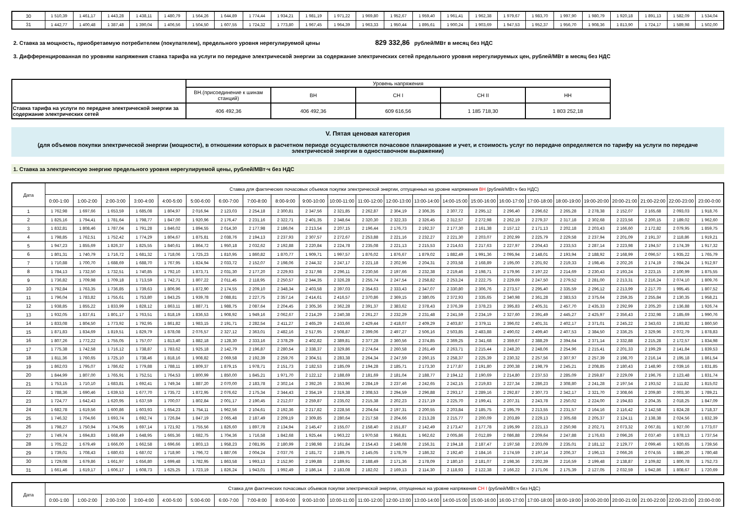| 30 | 1 510,39 | 1 461,17 | 1 443,28 | 1 438,11 | 1 480,79 | 1 564,26 | 1 644,89 | 1 774,44 | 1 934,21 | 1 981,19 | 1 971,22 | 1 969,80 | 1 952,67 | 1 959,40 | 1 961,41 | 1 962,38 | 1 979,67 | 1 983,70 | 1 997,90 | 1 980,79 | 1 920,18 | 1 891,13 | 1 582,09 | 1 534,04 |
| 31 | 1 442,77 | 1 400,48 | 1 387,48 | 1 390,04 | 1 406,56 | 1 504,50 | 1 607,55 | 1 724,32 | 1 773,80 | 1 967,45 | 1 964,39 | 1 963,33 | 1 950,44 | 1 895,61 | 1 900,24 | 1 903,69 | 1 947,53 | 1 952,37 | 1 956,70 | 1 908,36 | 1 813,90 | 1 724,17 | 1 589,98 | 1 502,00 |
2. Ставка за мощность, приобретаемую потребителем (покупателем), предельного уровня нерегулируемой цены 829 332,86 рублей/МВт в месяц без НДС
3. Дифференцированная по уровням напряжения ставка тарифа на услуги по передаче электрической энергии за содержание электрических сетей предельного уровня нерегулируемых цен, рублей/МВт в месяц без НДС
| | Уровень напряжения | | | | |
| | ВН.(присоединение к шинам станций) | ВН | СН I | СН II | НН |
| Ставка тарифа на услуги по передаче электрической энергии за содержание электрических сетей | 406 492,36 | 406 492,36 | 609 616,56 | 1 185 718,30 | 1 803 252,18 |
V. Пятая ценовая категория
(для объемов покупки электрической энергии (мощности), в отношении которых в расчетном периоде осуществляются почасовое планирование и учет, и стоимость услуг по передаче определяется по тарифу на услуги по передаче электрической энергии в одноставочном выражении)
1. Ставка за электрическую энергию предельного уровня нерегулируемой цены, рублей/МВт·ч без НДС
| Дата | Ставка для фактических почасовых объемов покупки электрической энергии, отпущенных на уровне напряжения ВН (рублей/МВт.ч без НДС) | | | | | | | | | | | | | | | | | | | | | | | |
| --- | --- | --- | --- | --- | --- | --- | --- | --- | --- | --- | --- | --- | --- | --- | --- | --- | --- | --- | --- | --- | --- | --- | --- | --- |
| | 0:00-1:00 | 1:00-2:00 | 2:00-3:00 | 3:00-4:00 | 4:00-5:00 | 5:00-6:00 | 6:00-7:00 | 7:00-8:00 | 8:00-9:00 | 9:00-10:00 | 10:00-11:00 | 11:00-12:00 | 12:00-13:00 | 13:00-14:00 | 14:00-15:00 | 15:00-16:00 | 16:00-17:00 | 17:00-18:00 | 18:00-19:00 | 19:00-20:00 | 20:00-21:00 | 21:00-22:00 | 22:00-23:00 | 23:00-0:00 |
| 1 | 1 762,98 | 1 697,66 | 1 653,59 | 1 685,08 | 1 804,97 | 2 016,94 | 2 123,03 | 2 254,18 | 2 300,81 | 2 347,56 | 2 321,85 | 2 262,87 | 2 304,19 | 2 306,35 | 2 307,72 | 2 295,12 | 2 296,40 | 2 296,62 | 2 265,28 | 2 278,38 | 2 152,07 | 2 165,68 | 2 093,03 | 1 918,76 |
| 2 | 1 825,16 | 1 794,41 | 1 781,64 | 1 798,77 | 1 847,00 | 1 920,96 | 2 176,47 | 2 231,16 | 2 322,71 | 2 401,35 | 2 348,64 | 2 320,30 | 2 322,33 | 2 326,45 | 2 312,57 | 2 272,98 | 2 262,19 | 2 279,37 | 2 317,18 | 2 302,68 | 2 223,56 | 2 200,15 | 2 189,02 | 1 962,60 |
| 3 | 1 832,81 | 1 808,46 | 1 787,04 | 1 791,28 | 1 846,02 | 1 894,55 | 2 014,30 | 2 177,98 | 2 186,04 | 2 213,54 | 2 207,15 | 2 196,44 | 2 176,73 | 2 192,37 | 2 177,30 | 2 161,38 | 2 157,12 | 2 171,13 | 2 202,18 | 2 203,43 | 2 166,60 | 2 172,82 | 2 079,95 | 1 859,75 |
| 4 | 1 798,85 | 1 762,51 | 1 752,42 | 1 774,29 | 1 804,67 | 1 875,81 | 2 038,76 | 2 194,13 | 2 237,93 | 2 307,57 | 2 272,67 | 2 253,88 | 2 221,16 | 2 232,27 | 2 221,30 | 2 203,07 | 2 202,99 | 2 225,79 | 2 229,58 | 2 237,94 | 2 201,09 | 2 191,37 | 2 118,86 | 1 919,21 |
| 5 | 1 947,23 | 1 855,69 | 1 826,37 | 1 825,55 | 1 840,61 | 1 864,72 | 1 950,18 | 2 032,62 | 2 192,88 | 2 220,84 | 2 224,78 | 2 235,08 | 2 221,13 | 2 215,53 | 2 214,63 | 2 217,63 | 2 227,97 | 2 204,43 | 2 233,53 | 2 287,14 | 2 223,98 | 2 194,57 | 2 174,39 | 1 917,32 |
| 6 | 1 801,31 | 1 740,79 | 1 716,72 | 1 681,32 | 1 718,06 | 1 725,23 | 1 810,95 | 1 860,82 | 1 870,77 | 1 909,71 | 1 997,57 | 1 876,02 | 1 876,67 | 1 879,02 | 1 882,49 | 1 991,36 | 2 095,94 | 2 148,01 | 2 193,94 | 2 188,92 | 2 168,99 | 2 096,57 | 1 935,22 | 1 765,79 |
| 7 | 1 710,88 | 1 700,70 | 1 688,69 | 1 688,70 | 1 767,95 | 1 824,94 | 2 033,72 | 2 152,07 | 2 198,06 | 2 244,32 | 2 247,17 | 2 221,18 | 2 202,96 | 2 204,31 | 2 203,58 | 2 168,89 | 2 195,00 | 2 201,92 | 2 219,33 | 2 198,45 | 2 202,26 | 2 174,19 | 2 084,24 | 1 912,97 |
| 8 | 1 784,13 | 1 732,50 | 1 732,51 | 1 740,85 | 1 792,10 | 1 873,71 | 2 031,30 | 2 177,20 | 2 229,93 | 2 317,98 | 2 296,11 | 2 230,56 | 2 197,66 | 2 232,38 | 2 219,46 | 2 198,71 | 2 179,96 | 2 197,22 | 2 214,69 | 2 230,43 | 2 193,24 | 2 223,15 | 2 100,99 | 1 875,55 |
| 9 | 1 736,82 | 1 709,98 | 1 709,18 | 1 713,59 | 1 742,71 | 1 807,22 | 2 011,45 | 2 118,95 | 2 250,57 | 2 344,35 | 2 326,28 | 2 255,74 | 2 247,54 | 2 258,82 | 2 253,24 | 2 222,75 | 2 229,69 | 2 247,50 | 2 279,52 | 2 281,00 | 2 213,31 | 2 216,24 | 2 074,10 | 1 809,76 |
| 10 | 1 792,84 | 1 763,35 | 1 736,85 | 1 739,63 | 1 806,96 | 1 872,90 | 2 174,55 | 2 209,10 | 2 348,34 | 2 403,58 | 2 397,03 | 2 354,63 | 2 333,43 | 2 347,07 | 2 330,80 | 2 306,76 | 2 273,57 | 2 295,40 | 2 335,59 | 2 296,12 | 2 213,99 | 2 217,70 | 1 995,45 | 1 807,52 |
| 11 | 1 796,04 | 1 783,82 | 1 755,61 | 1 753,80 | 1 843,25 | 1 939,78 | 2 088,81 | 2 227,75 | 2 357,14 | 2 414,61 | 2 416,57 | 2 370,86 | 2 369,15 | 2 380,05 | 2 372,93 | 2 335,65 | 2 340,98 | 2 361,28 | 2 383,53 | 2 375,64 | 2 259,35 | 2 255,84 | 2 130,35 | 1 958,21 |
| 12 | 1 938,85 | 1 855,22 | 1 833,99 | 1 828,12 | 1 863,11 | 1 887,71 | 1 988,75 | 2 087,64 | 2 204,45 | 2 305,36 | 2 362,28 | 2 391,37 | 2 383,62 | 2 378,43 | 2 376,39 | 2 378,23 | 2 395,83 | 2 405,31 | 2 457,70 | 2 435,33 | 2 292,99 | 2 205,20 | 2 136,88 | 1 926,74 |
| 13 | 1 932,05 | 1 837,61 | 1 801,17 | 1 763,51 | 1 818,19 | 1 836,53 | 1 908,92 | 1 949,16 | 2 062,67 | 2 214,29 | 2 240,38 | 2 261,27 | 2 232,29 | 2 231,48 | 2 241,59 | 2 234,19 | 2 327,60 | 2 391,49 | 2 445,27 | 2 425,97 | 2 356,43 | 2 232,98 | 2 185,69 | 1 990,76 |
| 14 | 1 833,08 | 1 804,50 | 1 773,92 | 1 792,95 | 1 861,82 | 1 983,15 | 2 191,71 | 2 282,54 | 2 411,27 | 2 465,29 | 2 433,66 | 2 429,44 | 2 418,07 | 2 409,29 | 2 403,87 | 2 379,11 | 2 396,02 | 2 401,31 | 2 402,17 | 2 371,01 | 2 245,22 | 2 343,63 | 2 193,82 | 1 860,50 |
| 15 | 1 871,83 | 1 834,69 | 1 819,51 | 1 829,79 | 1 878,08 | 2 076,57 | 2 327,12 | 2 363,01 | 2 482,16 | 2 517,95 | 2 508,87 | 2 399,06 | 2 497,27 | 2 506,16 | 2 503,85 | 2 483,88 | 2 490,02 | 2 499,40 | 2 407,53 | 2 384,50 | 2 336,25 | 2 329,96 | 2 072,79 | 1 878,83 |
| 16 | 1 807,26 | 1 772,22 | 1 755,05 | 1 757,07 | 1 813,40 | 1 882,18 | 2 128,30 | 2 333,16 | 2 378,29 | 2 402,82 | 2 389,81 | 2 377,28 | 2 360,56 | 2 374,85 | 2 369,25 | 2 341,68 | 2 359,67 | 2 388,29 | 2 394,64 | 2 371,14 | 2 332,88 | 2 215,28 | 2 172,57 | 1 834,98 |
| 17 | 1 775,38 | 1 742,58 | 1 716,12 | 1 738,87 | 1 783,62 | 1 925,18 | 2 142,79 | 2 196,87 | 2 280,54 | 2 338,37 | 2 329,86 | 2 274,64 | 2 260,58 | 2 261,49 | 2 263,71 | 2 215,44 | 2 248,20 | 2 248,06 | 2 254,96 | 2 215,41 | 2 201,33 | 2 199,29 | 2 141,84 | 1 839,53 |
| 18 | 1 811,36 | 1 760,65 | 1 725,10 | 1 738,46 | 1 818,16 | 1 908,82 | 2 069,58 | 2 192,39 | 2 259,76 | 2 304,51 | 2 283,38 | 2 264,34 | 2 247,59 | 2 260,15 | 2 258,37 | 2 225,39 | 2 230,32 | 2 257,56 | 2 307,97 | 2 257,39 | 2 198,70 | 2 216,14 | 2 195,18 | 1 861,54 |
| 19 | 1 862,03 | 1 795,07 | 1 786,62 | 1 779,88 | 1 788,11 | 1 809,37 | 1 879,15 | 1 978,71 | 2 151,73 | 2 182,53 | 2 185,09 | 2 194,28 | 2 185,71 | 2 173,30 | 2 177,87 | 2 191,80 | 2 200,38 | 2 198,79 | 2 245,21 | 2 208,85 | 2 180,43 | 2 148,90 | 2 039,16 | 1 831,85 |
| 20 | 1 844,99 | 1 807,00 | 1 765,91 | 1 752,51 | 1 764,53 | 1 800,99 | 1 850,00 | 1 845,21 | 1 971,70 | 2 122,12 | 2 188,69 | 2 181,69 | 2 181,04 | 2 188,77 | 2 194,12 | 2 190,69 | 2 214,80 | 2 237,53 | 2 285,09 | 2 259,87 | 2 229,09 | 2 196,76 | 2 123,48 | 1 831,74 |
| 21 | 1 753,15 | 1 710,10 | 1 683,81 | 1 692,41 | 1 749,34 | 1 887,20 | 2 070,00 | 2 183,78 | 2 302,14 | 2 392,26 | 2 353,96 | 2 284,19 | 2 237,46 | 2 242,65 | 2 242,15 | 2 219,83 | 2 227,34 | 2 286,23 | 2 308,80 | 2 241,28 | 2 197,54 | 2 193,52 | 2 111,82 | 1 815,02 |
| 22 | 1 788,36 | 1 690,46 | 1 639,53 | 1 677,70 | 1 735,72 | 1 872,95 | 2 076,62 | 2 175,34 | 2 344,43 | 2 354,19 | 2 319,38 | 2 308,53 | 2 294,59 | 2 296,88 | 2 293,17 | 2 289,16 | 2 292,87 | 2 307,73 | 2 342,17 | 2 321,70 | 2 308,66 | 2 209,80 | 2 003,30 | 1 789,21 |
| 23 | 1 724,77 | 1 642,43 | 1 620,95 | 1 637,59 | 1 700,07 | 1 802,84 | 2 001,17 | 2 190,45 | 2 212,07 | 2 259,87 | 2 235,02 | 2 215,38 | 2 202,23 | 2 217,19 | 2 225,70 | 2 199,41 | 2 207,31 | 2 243,78 | 2 250,02 | 2 224,00 | 2 194,83 | 2 204,35 | 2 018,25 | 1 847,09 |
| 24 | 1 682,78 | 1 619,56 | 1 600,86 | 1 603,93 | 1 654,23 | 1 754,11 | 1 962,56 | 2 104,61 | 2 192,36 | 2 217,82 | 2 228,56 | 2 204,64 | 2 197,31 | 2 200,55 | 2 203,84 | 2 185,75 | 2 195,79 | 2 213,55 | 2 231,57 | 2 164,16 | 2 116,42 | 2 142,58 | 1 824,28 | 1 718,37 |
| 25 | 1 746,32 | 1 704,66 | 1 693,74 | 1 692,74 | 1 726,84 | 1 847,19 | 2 065,48 | 2 187,49 | 2 209,19 | 2 309,85 | 2 280,64 | 2 217,58 | 2 204,66 | 2 213,28 | 2 215,77 | 2 200,09 | 2 203,89 | 2 229,13 | 2 305,68 | 2 205,37 | 2 124,11 | 2 138,38 | 2 024,56 | 1 832,39 |
| 26 | 1 798,27 | 1 750,94 | 1 704,95 | 1 697,14 | 1 721,92 | 1 755,56 | 1 826,60 | 1 897,78 | 2 134,94 | 2 145,47 | 2 155,07 | 2 158,40 | 2 151,87 | 2 142,49 | 2 173,47 | 2 177,78 | 2 195,99 | 2 221,13 | 2 250,98 | 2 202,71 | 2 073,32 | 2 067,81 | 1 927,00 | 1 773,07 |
| 27 | 1 749,74 | 1 694,83 | 1 668,49 | 1 648,95 | 1 665,36 | 1 682,75 | 1 704,36 | 1 716,58 | 1 842,68 | 1 925,44 | 1 963,22 | 1 970,58 | 1 958,81 | 1 962,62 | 2 005,86 | 2 012,89 | 2 086,88 | 2 209,64 | 2 247,88 | 2 176,63 | 2 096,26 | 2 037,40 | 1 878,13 | 1 737,54 |
| 28 | 1 705,22 | 1 679,49 | 1 666,00 | 1 662,58 | 1 696,66 | 1 803,13 | 1 958,23 | 2 081,95 | 2 180,99 | 2 198,98 | 2 161,84 | 2 154,43 | 2 148,08 | 2 156,31 | 2 194,18 | 2 187,47 | 2 197,58 | 2 203,09 | 2 235,01 | 2 181,12 | 2 129,77 | 2 099,46 | 1 920,65 | 1 739,56 |
| 29 | 1 739,01 | 1 708,43 | 1 680,63 | 1 687,02 | 1 718,90 | 1 796,72 | 1 887,06 | 2 004,24 | 2 037,76 | 2 181,72 | 2 189,75 | 2 145,05 | 2 178,79 | 2 186,32 | 2 192,40 | 2 184,16 | 2 174,59 | 2 197,14 | 2 206,37 | 2 196,13 | 2 066,26 | 2 074,55 | 1 886,20 | 1 780,48 |
| 30 | 1 729,08 | 1 679,86 | 1 661,97 | 1 656,80 | 1 699,48 | 1 782,95 | 1 863,58 | 1 993,13 | 2 152,90 | 2 199,88 | 2 189,91 | 2 188,49 | 2 171,36 | 2 178,09 | 2 180,10 | 2 181,07 | 2 198,36 | 2 202,39 | 2 216,59 | 2 199,48 | 2 138,87 | 2 109,82 | 1 800,78 | 1 752,73 |
| 31 | 1 661,46 | 1 619,17 | 1 606,17 | 1 608,73 | 1 625,25 | 1 723,19 | 1 826,24 | 1 943,01 | 1 992,49 | 2 186,14 | 2 183,08 | 2 182,02 | 2 169,13 | 2 114,30 | 2 118,93 | 2 122,38 | 2 166,22 | 2 171,06 | 2 175,39 | 2 127,05 | 2 032,59 | 1 942,86 | 1 808,67 | 1 720,69 |
| Дата | Ставка для фактических почасовых объемов покупки электрической энергии, отпущенных на уровне напряжения СН I (рублей/МВт.ч без НДС) | | | | | | | | | | | | | | | | | | | | | | | |
| --- | --- | --- | --- | --- | --- | --- | --- | --- | --- | --- | --- | --- | --- | --- | --- | --- | --- | --- | --- | --- | --- | --- | --- | --- |
| | 0:00-1:00 | 1:00-2:00 | 2:00-3:00 | 3:00-4:00 | 4:00-5:00 | 5:00-6:00 | 6:00-7:00 | 7:00-8:00 | 8:00-9:00 | 9:00-10:00 | 10:00-11:00 | 11:00-12:00 | 12:00-13:00 | 13:00-14:00 | 14:00-15:00 | 15:00-16:00 | 16:00-17:00 | 17:00-18:00 | 18:00-19:00 | 19:00-20:00 | 20:00-21:00 | 21:00-22:00 | 22:00-23:00 | 23:00-0:00 |